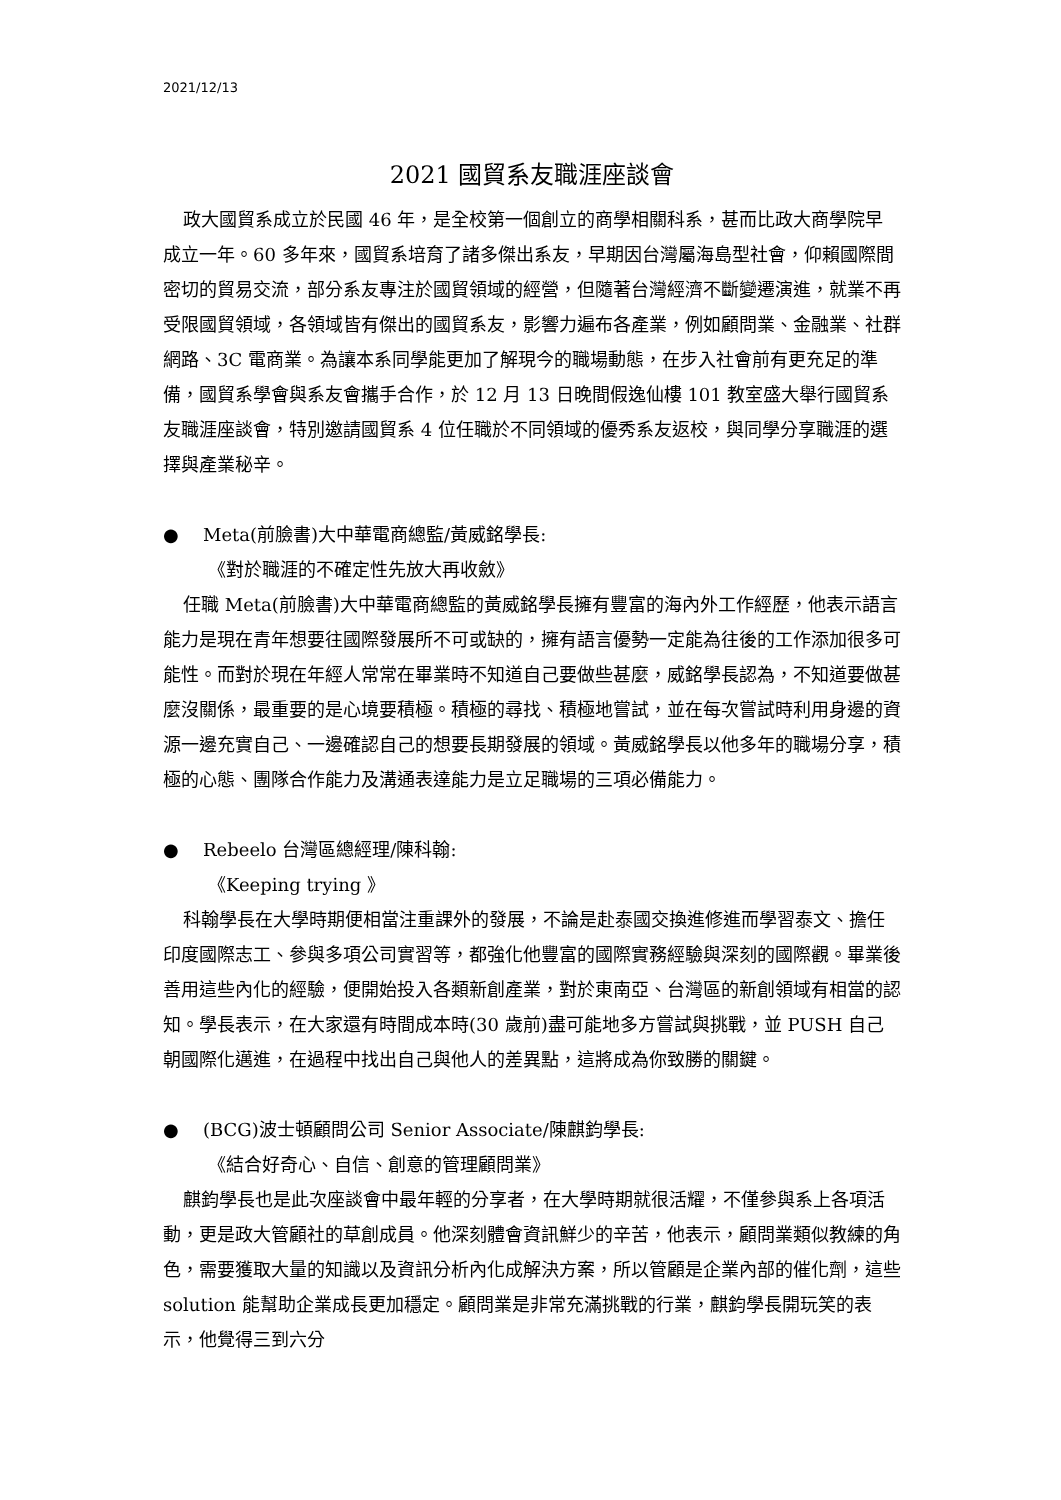2021/12/13
2021 國貿系友職涯座談會
政大國貿系成立於民國 46 年，是全校第一個創立的商學相關科系，甚而比政大商學院早成立一年。60 多年來，國貿系培育了諸多傑出系友，早期因台灣屬海島型社會，仰賴國際間密切的貿易交流，部分系友專注於國貿領域的經營，但隨著台灣經濟不斷變遷演進，就業不再受限國貿領域，各領域皆有傑出的國貿系友，影響力遍布各產業，例如顧問業、金融業、社群網路、3C 電商業。為讓本系同學能更加了解現今的職場動態，在步入社會前有更充足的準備，國貿系學會與系友會攜手合作，於 12 月 13 日晚間假逸仙樓 101 教室盛大舉行國貿系友職涯座談會，特別邀請國貿系 4 位任職於不同領域的優秀系友返校，與同學分享職涯的選擇與產業秘辛。
● Meta(前臉書)大中華電商總監/黃威銘學長:
《對於職涯的不確定性先放大再收斂》
任職 Meta(前臉書)大中華電商總監的黃威銘學長擁有豐富的海內外工作經歷，他表示語言能力是現在青年想要往國際發展所不可或缺的，擁有語言優勢一定能為往後的工作添加很多可能性。而對於現在年經人常常在畢業時不知道自己要做些甚麼，威銘學長認為，不知道要做甚麼沒關係，最重要的是心境要積極。積極的尋找、積極地嘗試，並在每次嘗試時利用身邊的資源一邊充實自己、一邊確認自己的想要長期發展的領域。黃威銘學長以他多年的職場分享，積極的心態、團隊合作能力及溝通表達能力是立足職場的三項必備能力。
● Rebeelo 台灣區總經理/陳科翰:
《Keeping trying 》
科翰學長在大學時期便相當注重課外的發展，不論是赴泰國交換進修進而學習泰文、擔任印度國際志工、參與多項公司實習等，都強化他豐富的國際實務經驗與深刻的國際觀。畢業後善用這些內化的經驗，便開始投入各類新創產業，對於東南亞、台灣區的新創領域有相當的認知。學長表示，在大家還有時間成本時(30 歲前)盡可能地多方嘗試與挑戰，並 PUSH 自己朝國際化邁進，在過程中找出自己與他人的差異點，這將成為你致勝的關鍵。
● (BCG)波士頓顧問公司 Senior Associate/陳麒鈞學長:
《結合好奇心、自信、創意的管理顧問業》
麒鈞學長也是此次座談會中最年輕的分享者，在大學時期就很活耀，不僅參與系上各項活動，更是政大管顧社的草創成員。他深刻體會資訊鮮少的辛苦，他表示，顧問業類似教練的角色，需要獲取大量的知識以及資訊分析內化成解決方案，所以管顧是企業內部的催化劑，這些 solution 能幫助企業成長更加穩定。顧問業是非常充滿挑戰的行業，麒鈞學長開玩笑的表示，他覺得三到六分